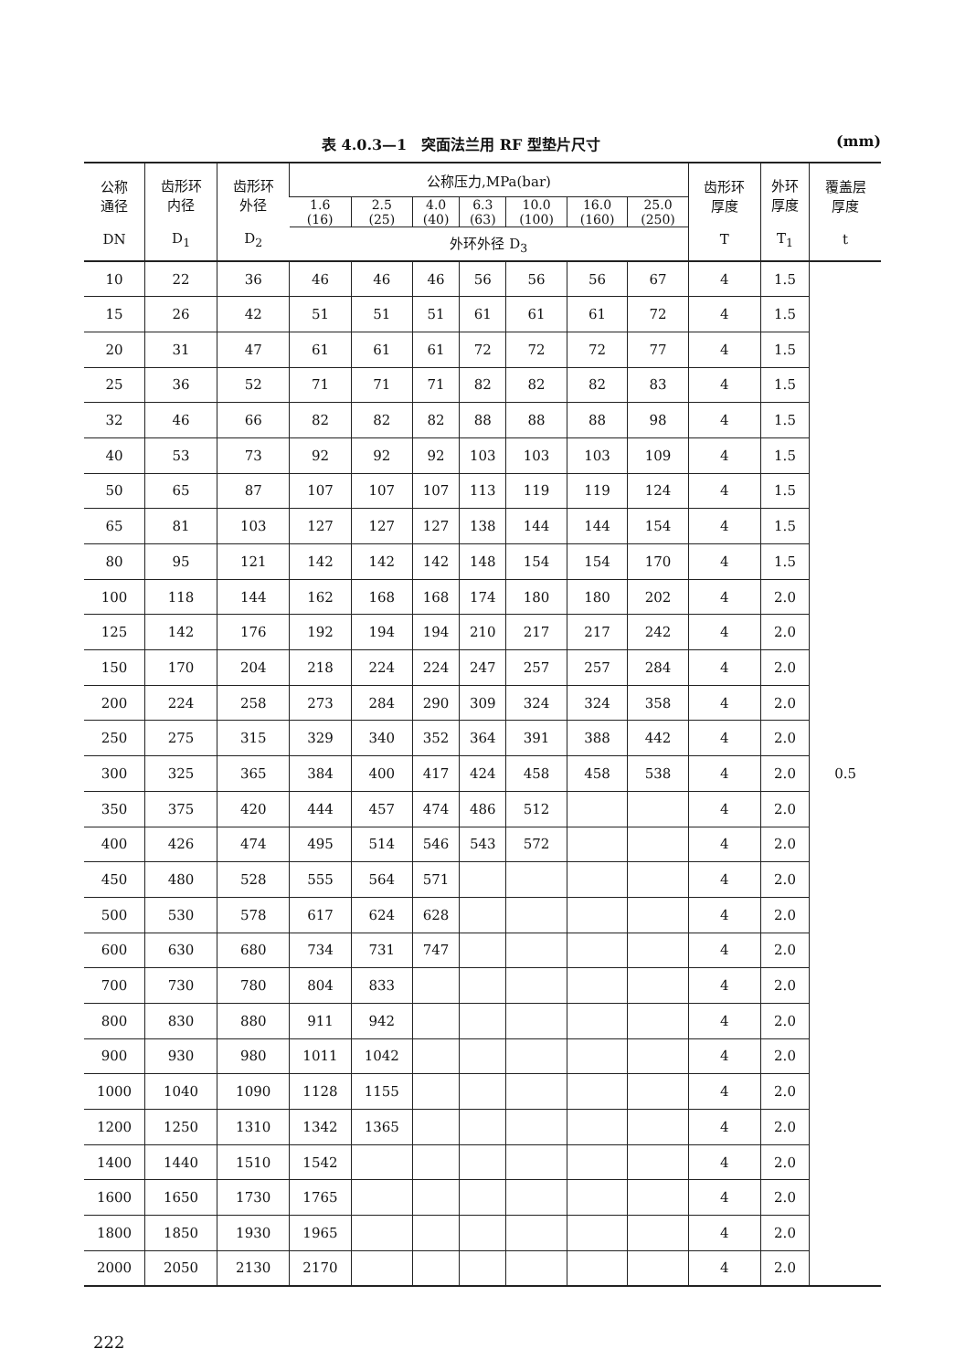表 4.0.3—1　突面法兰用 RF 型垫片尺寸 (mm)
| 公称 通径 DN | 齿形环 内径 D<sub>1</sub> | 齿形环 外径 D<sub>2</sub> | 公称压力,MPa(bar) | | | | | | | 齿形环 厚度 T | 外环 厚度 T<sub>1</sub> | 覆盖层 厚度 t |
| --- | --- | --- | --- | --- | --- | --- | --- | --- | --- | --- | --- | --- |
| | | | 1.6 (16) | 2.5 (25) | 4.0 (40) | 6.3 (63) | 10.0 (100) | 16.0 (160) | 25.0 (250) | | | |
| | | | 外环外径 D<sub>3</sub> | | | | | | | | | |
| 10 | 22 | 36 | 46 | 46 | 46 | 56 | 56 | 56 | 67 | 4 | 1.5 | 0.5 |
| 15 | 26 | 42 | 51 | 51 | 51 | 61 | 61 | 61 | 72 | 4 | 1.5 | |
| 20 | 31 | 47 | 61 | 61 | 61 | 72 | 72 | 72 | 77 | 4 | 1.5 | |
| 25 | 36 | 52 | 71 | 71 | 71 | 82 | 82 | 82 | 83 | 4 | 1.5 | |
| 32 | 46 | 66 | 82 | 82 | 82 | 88 | 88 | 88 | 98 | 4 | 1.5 | |
| 40 | 53 | 73 | 92 | 92 | 92 | 103 | 103 | 103 | 109 | 4 | 1.5 | |
| 50 | 65 | 87 | 107 | 107 | 107 | 113 | 119 | 119 | 124 | 4 | 1.5 | |
| 65 | 81 | 103 | 127 | 127 | 127 | 138 | 144 | 144 | 154 | 4 | 1.5 | |
| 80 | 95 | 121 | 142 | 142 | 142 | 148 | 154 | 154 | 170 | 4 | 1.5 | |
| 100 | 118 | 144 | 162 | 168 | 168 | 174 | 180 | 180 | 202 | 4 | 2.0 | |
| 125 | 142 | 176 | 192 | 194 | 194 | 210 | 217 | 217 | 242 | 4 | 2.0 | |
| 150 | 170 | 204 | 218 | 224 | 224 | 247 | 257 | 257 | 284 | 4 | 2.0 | |
| 200 | 224 | 258 | 273 | 284 | 290 | 309 | 324 | 324 | 358 | 4 | 2.0 | |
| 250 | 275 | 315 | 329 | 340 | 352 | 364 | 391 | 388 | 442 | 4 | 2.0 | |
| 300 | 325 | 365 | 384 | 400 | 417 | 424 | 458 | 458 | 538 | 4 | 2.0 | |
| 350 | 375 | 420 | 444 | 457 | 474 | 486 | 512 | | | 4 | 2.0 | |
| 400 | 426 | 474 | 495 | 514 | 546 | 543 | 572 | | | 4 | 2.0 | |
| 450 | 480 | 528 | 555 | 564 | 571 | | | | | 4 | 2.0 | |
| 500 | 530 | 578 | 617 | 624 | 628 | | | | | 4 | 2.0 | |
| 600 | 630 | 680 | 734 | 731 | 747 | | | | | 4 | 2.0 | |
| 700 | 730 | 780 | 804 | 833 | | | | | | 4 | 2.0 | |
| 800 | 830 | 880 | 911 | 942 | | | | | | 4 | 2.0 | |
| 900 | 930 | 980 | 1011 | 1042 | | | | | | 4 | 2.0 | |
| 1000 | 1040 | 1090 | 1128 | 1155 | | | | | | 4 | 2.0 | |
| 1200 | 1250 | 1310 | 1342 | 1365 | | | | | | 4 | 2.0 | |
| 1400 | 1440 | 1510 | 1542 | | | | | | | 4 | 2.0 | |
| 1600 | 1650 | 1730 | 1765 | | | | | | | 4 | 2.0 | |
| 1800 | 1850 | 1930 | 1965 | | | | | | | 4 | 2.0 | |
| 2000 | 2050 | 2130 | 2170 | | | | | | | 4 | 2.0 | |
222